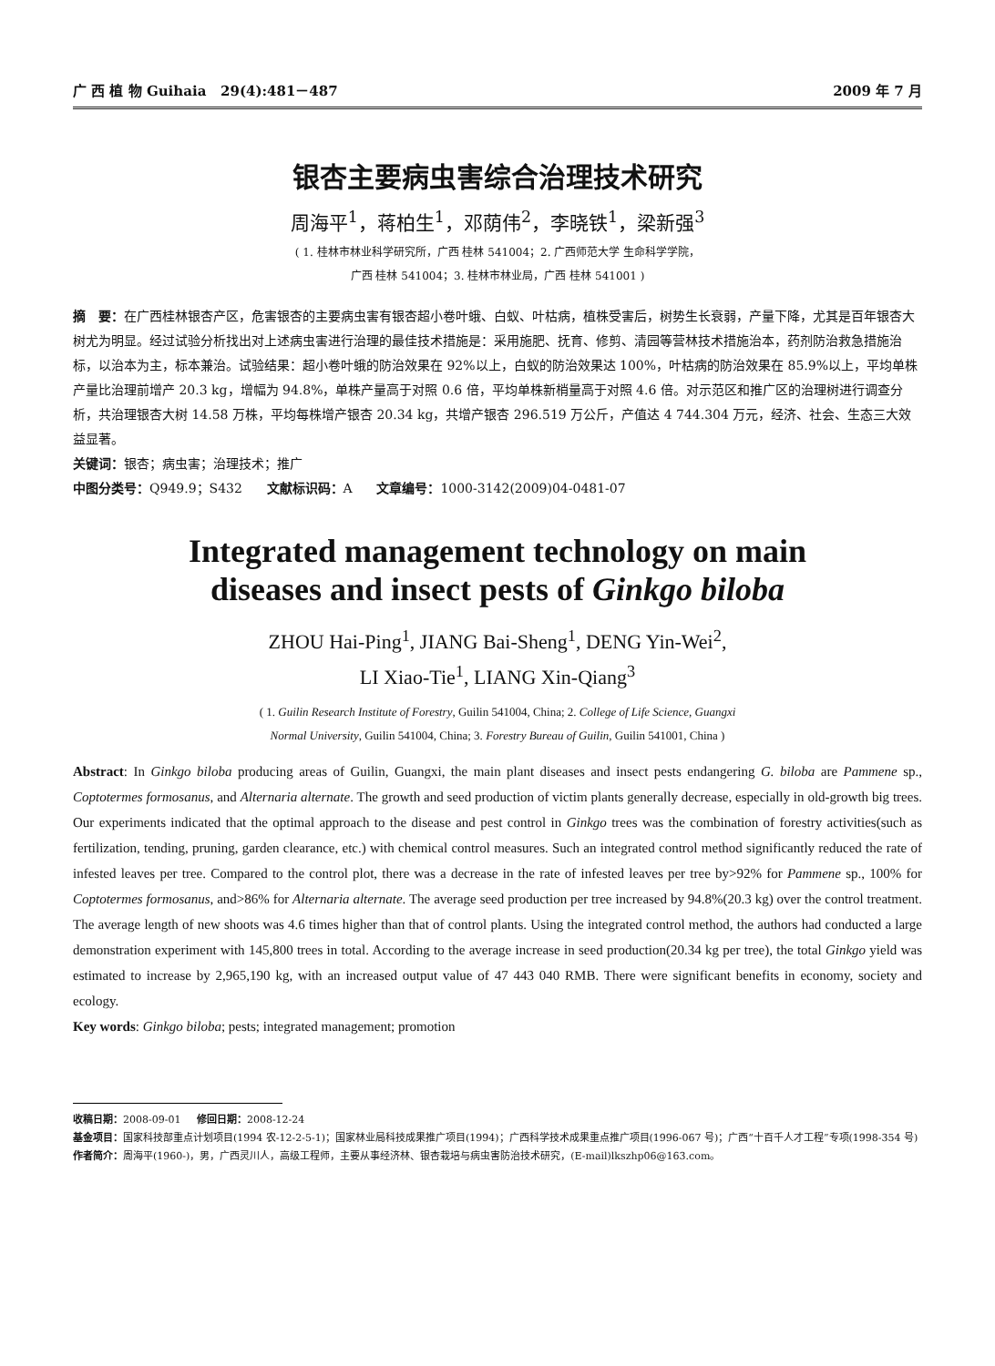广 西 植 物 Guihaia 29(4):481－487 2009 年 7 月
银杏主要病虫害综合治理技术研究
周海平<sup>1</sup>，蒋柏生<sup>1</sup>，邓荫伟<sup>2</sup>，李晓铁<sup>1</sup>，梁新强<sup>3</sup>
( 1. 桂林市林业科学研究所，广西 桂林 541004；2. 广西师范大学 生命科学学院，
广西 桂林 541004；3. 桂林市林业局，广西 桂林 541001 )
摘　要：在广西桂林银杏产区，危害银杏的主要病虫害有银杏超小卷叶蛾、白蚁、叶枯病，植株受害后，树势生长衰弱，产量下降，尤其是百年银杏大树尤为明显。经过试验分析找出对上述病虫害进行治理的最佳技术措施是：采用施肥、抚育、修剪、清园等营林技术措施治本，药剂防治救急措施治标，以治本为主，标本兼治。试验结果：超小卷叶蛾的防治效果在 92%以上，白蚁的防治效果达 100%，叶枯病的防治效果在 85.9%以上，平均单株产量比治理前增产 20.3 kg，增幅为 94.8%，单株产量高于对照 0.6 倍，平均单株新梢量高于对照 4.6 倍。对示范区和推广区的治理树进行调查分析，共治理银杏大树 14.58 万株，平均每株增产银杏 20.34 kg，共增产银杏 296.519 万公斤，产值达 4 744.304 万元，经济、社会、生态三大效益显著。
关键词：银杏；病虫害；治理技术；推广
中图分类号：Q949.9；S432 文献标识码：A 文章编号：1000-3142(2009)04-0481-07
Integrated management technology on main
diseases and insect pests of Ginkgo biloba
ZHOU Hai-Ping<sup>1</sup>, JIANG Bai-Sheng<sup>1</sup>, DENG Yin-Wei<sup>2</sup>,
LI Xiao-Tie<sup>1</sup>, LIANG Xin-Qiang<sup>3</sup>
( 1. Guilin Research Institute of Forestry, Guilin 541004, China; 2. College of Life Science, Guangxi
Normal University, Guilin 541004, China; 3. Forestry Bureau of Guilin, Guilin 541001, China )
Abstract: In Ginkgo biloba producing areas of Guilin, Guangxi, the main plant diseases and insect pests endangering G. biloba are Pammene sp., Coptotermes formosanus, and Alternaria alternate. The growth and seed production of victim plants generally decrease, especially in old-growth big trees. Our experiments indicated that the optimal approach to the disease and pest control in Ginkgo trees was the combination of forestry activities(such as fertilization, tending, pruning, garden clearance, etc.) with chemical control measures. Such an integrated control method significantly reduced the rate of infested leaves per tree. Compared to the control plot, there was a decrease in the rate of infested leaves per tree by>92% for Pammene sp., 100% for Coptotermes formosanus, and>86% for Alternaria alternate. The average seed production per tree increased by 94.8%(20.3 kg) over the control treatment. The average length of new shoots was 4.6 times higher than that of control plants. Using the integrated control method, the authors had conducted a large demonstration experiment with 145,800 trees in total. According to the average increase in seed production(20.34 kg per tree), the total Ginkgo yield was estimated to increase by 2,965,190 kg, with an increased output value of 47 443 040 RMB. There were significant benefits in economy, society and ecology.
Key words: Ginkgo biloba; pests; integrated management; promotion
收稿日期：2008-09-01 修回日期：2008-12-24
基金项目：国家科技部重点计划项目(1994 农-12-2-5-1)；国家林业局科技成果推广项目(1994)；广西科学技术成果重点推广项目(1996-067 号)；广西“十百千人才工程”专项(1998-354 号)
作者简介：周海平(1960-)，男，广西灵川人，高级工程师，主要从事经济林、银杏栽培与病虫害防治技术研究，(E-mail)lkszhp06@163.com。